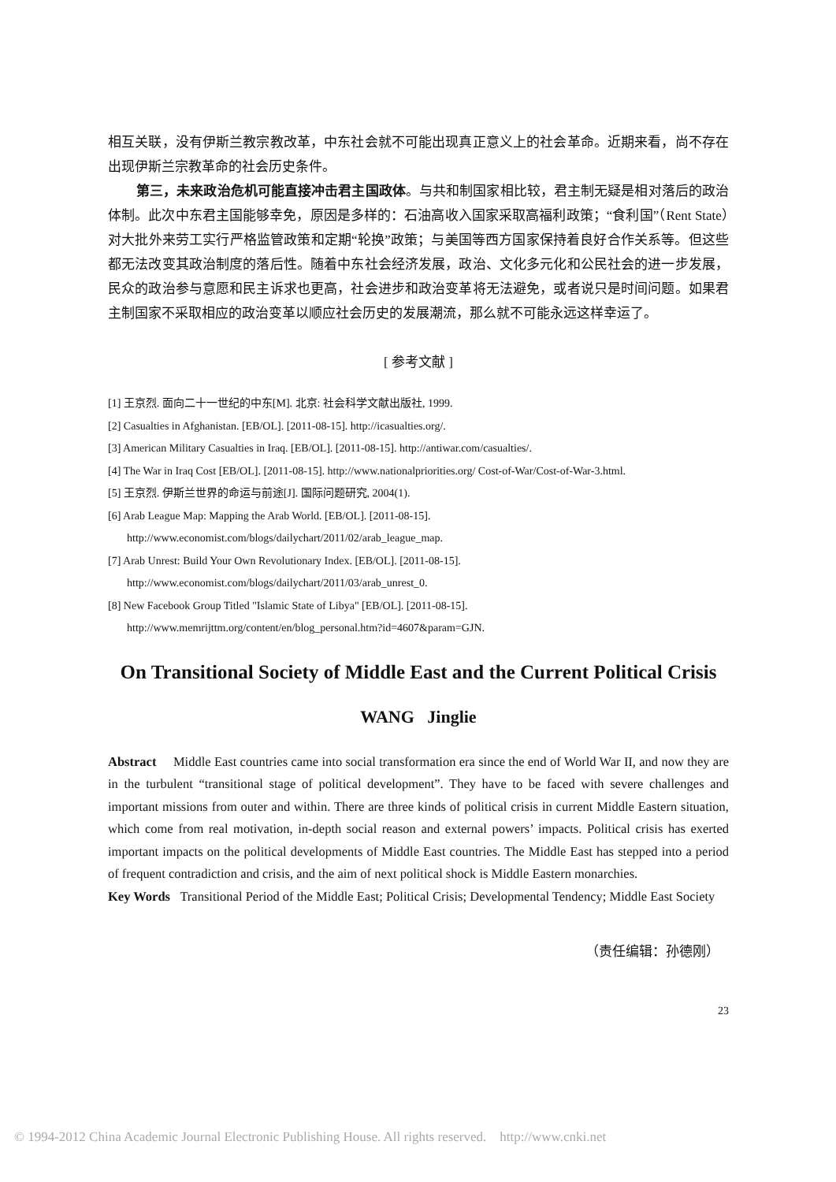相互关联，没有伊斯兰教宗教改革，中东社会就不可能出现真正意义上的社会革命。近期来看，尚不存在出现伊斯兰宗教革命的社会历史条件。
第三，未来政治危机可能直接冲击君主国政体。与共和制国家相比较，君主制无疑是相对落后的政治体制。此次中东君主国能够幸免，原因是多样的：石油高收入国家采取高福利政策；“食利国”（Rent State）对大批外来劳工实行严格监管政策和定期“轮换”政策；与美国等西方国家保持着良好合作关系等。但这些都无法改变其政治制度的落后性。随着中东社会经济发展，政治、文化多元化和公民社会的进一步发展，民众的政治参与意愿和民主诉求也更高，社会进步和政治变革将无法避免，或者说只是时间问题。如果君主制国家不采取相应的政治变革以顺应社会历史的发展潮流，那么就不可能永远这样幸运了。
[ 参考文献 ]
[1] 王京烈. 面向二十一世纪的中东[M]. 北京: 社会科学文献出版社, 1999.
[2] Casualties in Afghanistan. [EB/OL]. [2011-08-15]. http://icasualties.org/.
[3] American Military Casualties in Iraq. [EB/OL]. [2011-08-15]. http://antiwar.com/casualties/.
[4] The War in Iraq Cost [EB/OL]. [2011-08-15]. http://www.nationalpriorities.org/ Cost-of-War/Cost-of-War-3.html.
[5] 王京烈. 伊斯兰世界的命运与前途[J]. 国际问题研究, 2004(1).
[6] Arab League Map: Mapping the Arab World. [EB/OL]. [2011-08-15].
http://www.economist.com/blogs/dailychart/2011/02/arab_league_map.
[7] Arab Unrest: Build Your Own Revolutionary Index. [EB/OL]. [2011-08-15].
http://www.economist.com/blogs/dailychart/2011/03/arab_unrest_0.
[8] New Facebook Group Titled "Islamic State of Libya" [EB/OL]. [2011-08-15].
http://www.memrijttm.org/content/en/blog_personal.htm?id=4607&param=GJN.
On Transitional Society of Middle East and the Current Political Crisis
WANG Jinglie
Abstract Middle East countries came into social transformation era since the end of World War II, and now they are in the turbulent “transitional stage of political development”. They have to be faced with severe challenges and important missions from outer and within. There are three kinds of political crisis in current Middle Eastern situation, which come from real motivation, in-depth social reason and external powers’ impacts. Political crisis has exerted important impacts on the political developments of Middle East countries. The Middle East has stepped into a period of frequent contradiction and crisis, and the aim of next political shock is Middle Eastern monarchies.
Key Words Transitional Period of the Middle East; Political Crisis; Developmental Tendency; Middle East Society
（责任编辑：孙德刚）
23
© 1994-2012 China Academic Journal Electronic Publishing House. All rights reserved. http://www.cnki.net